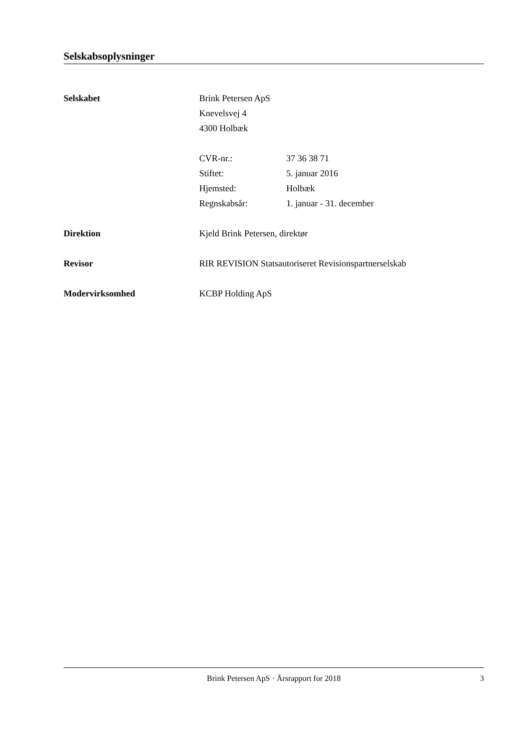Selskabsoplysninger
Selskabet Brink Petersen ApS
Knevelsvej 4
4300 Holbæk
CVR-nr.: 37 36 38 71
Stiftet: 5. januar 2016
Hjemsted: Holbæk
Regnskabsår: 1. januar - 31. december
Direktion Kjeld Brink Petersen, direktør
Revisor RIR REVISION Statsautoriseret Revisionspartnerselskab
Modervirksomhed KCBP Holding ApS
Brink Petersen ApS · Årsrapport for 2018
3